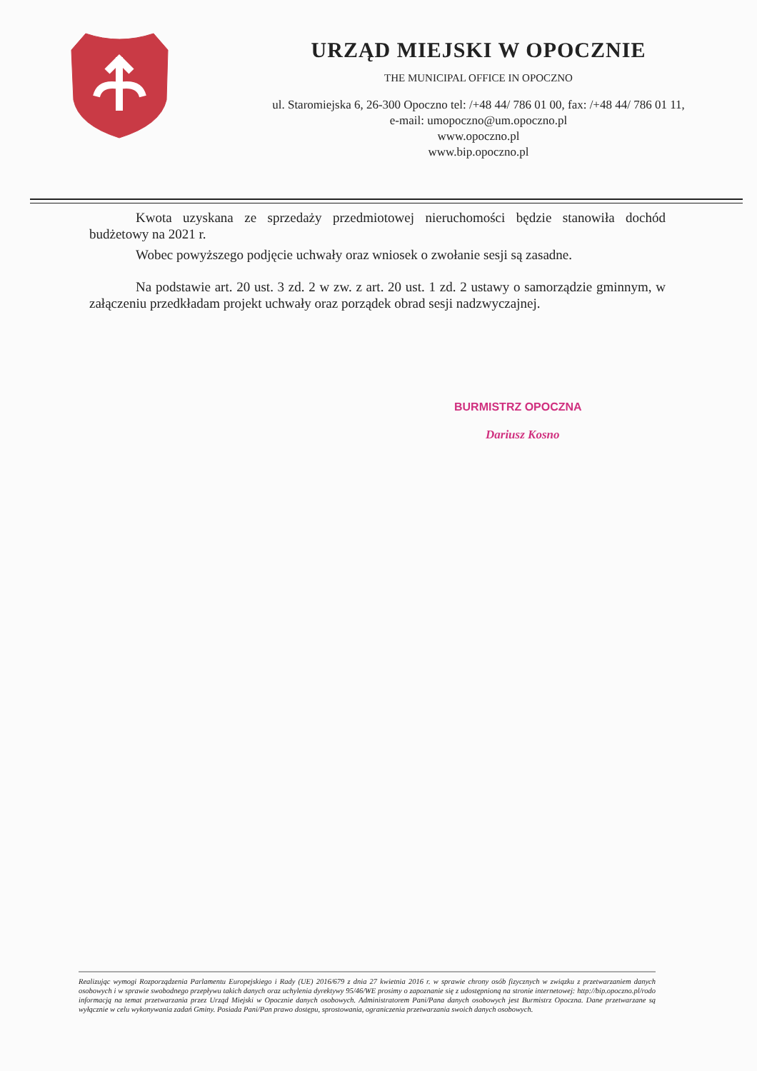URZĄD MIEJSKI W OPOCZNIE
THE MUNICIPAL OFFICE IN OPOCZNO
ul. Staromiejska 6, 26-300 Opoczno tel: /+48 44/ 786 01 00, fax: /+48 44/ 786 01 11,
e-mail: umopoczno@um.opoczno.pl
www.opoczno.pl
www.bip.opoczno.pl
Kwota uzyskana ze sprzedaży przedmiotowej nieruchomości będzie stanowiła dochód budżetowy na 2021 r.
Wobec powyższego podjęcie uchwały oraz wniosek o zwołanie sesji są zasadne.
Na podstawie art. 20 ust. 3 zd. 2 w zw. z art. 20 ust. 1 zd. 2 ustawy o samorządzie gminnym, w załączeniu przedkładam projekt uchwały oraz porządek obrad sesji nadzwyczajnej.
BURMISTRZ OPOCZNA
Dariusz Kosno
Realizując wymogi Rozporządzenia Parlamentu Europejskiego i Rady (UE) 2016/679 z dnia 27 kwietnia 2016 r. w sprawie chrony osób fizycznych w związku z przetwarzaniem danych osobowych i w sprawie swobodnego przepływu takich danych oraz uchylenia dyrektywy 95/46/WE prosimy o zapoznanie się z udostępnioną na stronie internetowej: http://bip.opoczno.pl/rodo informacją na temat przetwarzania przez Urząd Miejski w Opocznie danych osobowych. Administratorem Pani/Pana danych osobowych jest Burmistrz Opoczna. Dane przetwarzane są wyłącznie w celu wykonywania zadań Gminy. Posiada Pani/Pan prawo dostępu, sprostowania, ograniczenia przetwarzania swoich danych osobowych.